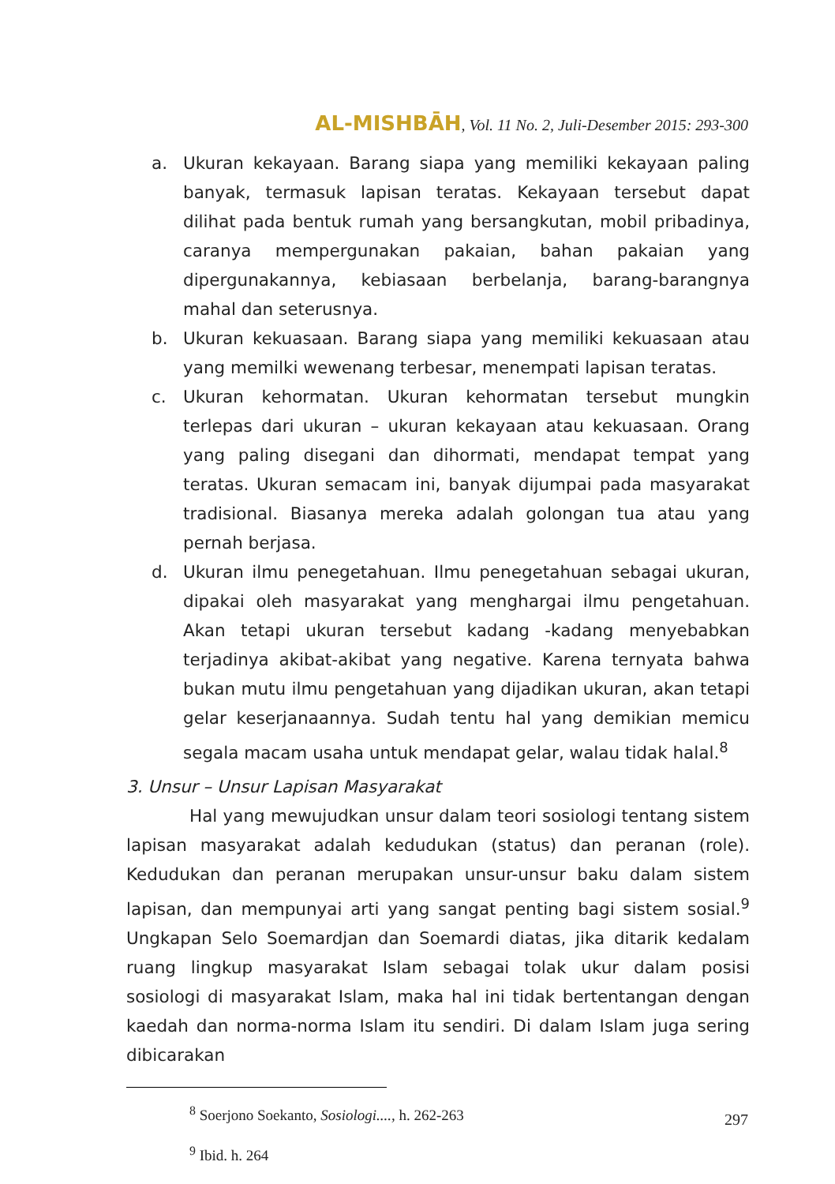AL-MISHBĀH, Vol. 11 No. 2, Juli-Desember 2015: 293-300
a. Ukuran kekayaan. Barang siapa yang memiliki kekayaan paling banyak, termasuk lapisan teratas. Kekayaan tersebut dapat dilihat pada bentuk rumah yang bersangkutan, mobil pribadinya, caranya mempergunakan pakaian, bahan pakaian yang dipergunakannya, kebiasaan berbelanja, barang-barangnya mahal dan seterusnya.
b. Ukuran kekuasaan. Barang siapa yang memiliki kekuasaan atau yang memilki wewenang terbesar, menempati lapisan teratas.
c. Ukuran kehormatan. Ukuran kehormatan tersebut mungkin terlepas dari ukuran – ukuran kekayaan atau kekuasaan. Orang yang paling disegani dan dihormati, mendapat tempat yang teratas. Ukuran semacam ini, banyak dijumpai pada masyarakat tradisional. Biasanya mereka adalah golongan tua atau yang pernah berjasa.
d. Ukuran ilmu penegetahuan. Ilmu penegetahuan sebagai ukuran, dipakai oleh masyarakat yang menghargai ilmu pengetahuan. Akan tetapi ukuran tersebut kadang -kadang menyebabkan terjadinya akibat-akibat yang negative. Karena ternyata bahwa bukan mutu ilmu pengetahuan yang dijadikan ukuran, akan tetapi gelar keserjanaannya. Sudah tentu hal yang demikian memicu segala macam usaha untuk mendapat gelar, walau tidak halal.<sup>8</sup>
3. Unsur – Unsur Lapisan Masyarakat
Hal yang mewujudkan unsur dalam teori sosiologi tentang sistem lapisan masyarakat adalah kedudukan (status) dan peranan (role). Kedudukan dan peranan merupakan unsur-unsur baku dalam sistem lapisan, dan mempunyai arti yang sangat penting bagi sistem sosial.<sup>9</sup> Ungkapan Selo Soemardjan dan Soemardi diatas, jika ditarik kedalam ruang lingkup masyarakat Islam sebagai tolak ukur dalam posisi sosiologi di masyarakat Islam, maka hal ini tidak bertentangan dengan kaedah dan norma-norma Islam itu sendiri. Di dalam Islam juga sering dibicarakan
<sup>8</sup> Soerjono Soekanto, Sosiologi...., h. 262-263
<sup>9</sup> Ibid. h. 264
297